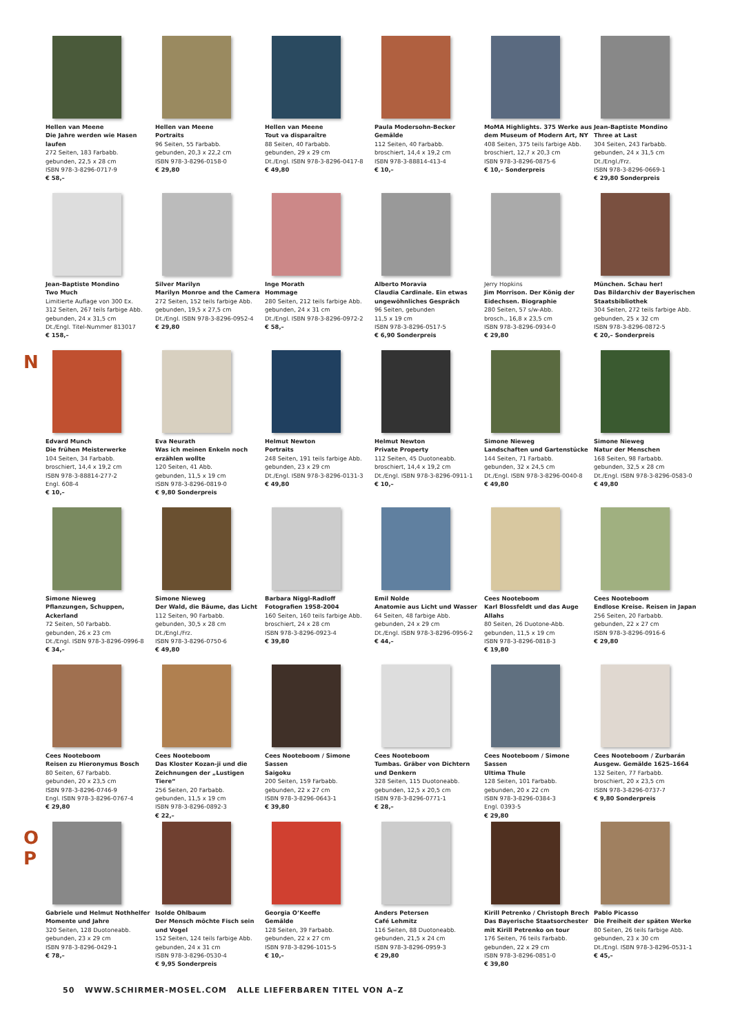N
O
P
Hellen van Meene
Die Jahre werden wie Hasen laufen
272 Seiten, 183 Farbabb.
gebunden, 22,5 x 28 cm
ISBN 978-3-8296-0717-9
€ 58,–
Hellen van Meene
Portraits
96 Seiten, 55 Farbabb.
gebunden, 20,3 x 22,2 cm
ISBN 978-3-8296-0158-0
€ 29,80
Hellen van Meene
Tout va disparaître
88 Seiten, 40 Farbabb.
gebunden, 29 x 29 cm
Dt./Engl. ISBN 978-3-8296-0417-8
€ 49,80
Paula Modersohn-Becker
Gemälde
112 Seiten, 40 Farbabb.
broschiert, 14,4 x 19,2 cm
ISBN 978-3-88814-413-4
€ 10,–
MoMA Highlights. 375 Werke aus dem Museum of Modern Art, NY
408 Seiten, 375 teils farbige Abb.
broschiert, 12,7 x 20,3 cm
ISBN 978-3-8296-0875-6
€ 10,– Sonderpreis
Jean-Baptiste Mondino
Three at Last
304 Seiten, 243 Farbabb.
gebunden, 24 x 31,5 cm
Dt./Engl./Frz.
ISBN 978-3-8296-0669-1
€ 29,80 Sonderpreis
Jean-Baptiste Mondino
Two Much
Limitierte Auflage von 300 Ex.
312 Seiten, 267 teils farbige Abb.
gebunden, 24 x 31,5 cm
Dt./Engl. Titel-Nummer 813017
€ 158,–
Silver Marilyn
Marilyn Monroe and the Camera
272 Seiten, 152 teils farbige Abb.
gebunden, 19,5 x 27,5 cm
Dt./Engl. ISBN 978-3-8296-0952-4
€ 29,80
Inge Morath
Hommage
280 Seiten, 212 teils farbige Abb.
gebunden, 24 x 31 cm
Dt./Engl. ISBN 978-3-8296-0972-2
€ 58,–
Alberto Moravia
Claudia Cardinale. Ein etwas ungewöhnliches Gespräch
96 Seiten, gebunden
11,5 x 19 cm
ISBN 978-3-8296-0517-5
€ 6,90 Sonderpreis
Jerry Hopkins
Jim Morrison. Der König der Eidechsen. Biographie
280 Seiten, 57 s/w-Abb.
brosch., 16,8 x 23,5 cm
ISBN 978-3-8296-0934-0
€ 29,80
München. Schau her!
Das Bildarchiv der Bayerischen Staatsbibliothek
304 Seiten, 272 teils farbige Abb.
gebunden, 25 x 32 cm
ISBN 978-3-8296-0872-5
€ 20,– Sonderpreis
Edvard Munch
Die frühen Meisterwerke
104 Seiten, 34 Farbabb.
broschiert, 14,4 x 19,2 cm
ISBN 978-3-88814-277-2
Engl. 608-4
€ 10,–
Eva Neurath
Was ich meinen Enkeln noch erzählen wollte
120 Seiten, 41 Abb.
gebunden, 11,5 x 19 cm
ISBN 978-3-8296-0819-0
€ 9,80 Sonderpreis
Helmut Newton
Portraits
248 Seiten, 191 teils farbige Abb.
gebunden, 23 x 29 cm
Dt./Engl. ISBN 978-3-8296-0131-3
€ 49,80
Helmut Newton
Private Property
112 Seiten, 45 Duotoneabb.
broschiert, 14,4 x 19,2 cm
Dt./Engl. ISBN 978-3-8296-0911-1
€ 10,–
Simone Nieweg
Landschaften und Gartenstücke
144 Seiten, 71 Farbabb.
gebunden, 32 x 24,5 cm
Dt./Engl. ISBN 978-3-8296-0040-8
€ 49,80
Simone Nieweg
Natur der Menschen
168 Seiten, 98 Farbabb.
gebunden, 32,5 x 28 cm
Dt./Engl. ISBN 978-3-8296-0583-0
€ 49,80
Simone Nieweg
Pflanzungen, Schuppen, Ackerland
72 Seiten, 50 Farbabb.
gebunden, 26 x 23 cm
Dt./Engl. ISBN 978-3-8296-0996-8
€ 34,–
Simone Nieweg
Der Wald, die Bäume, das Licht
112 Seiten, 90 Farbabb.
gebunden, 30,5 x 28 cm
Dt./Engl./Frz.
ISBN 978-3-8296-0750-6
€ 49,80
Barbara Niggl-Radloff
Fotografien 1958-2004
160 Seiten, 160 teils farbige Abb.
broschiert, 24 x 28 cm
ISBN 978-3-8296-0923-4
€ 39,80
Emil Nolde
Anatomie aus Licht und Wasser
64 Seiten, 48 farbige Abb.
gebunden, 24 x 29 cm
Dt./Engl. ISBN 978-3-8296-0956-2
€ 44,–
Cees Nooteboom
Karl Blossfeldt und das Auge Allahs
80 Seiten, 26 Duotone-Abb.
gebunden, 11,5 x 19 cm
ISBN 978-3-8296-0818-3
€ 19,80
Cees Nooteboom
Endlose Kreise. Reisen in Japan
256 Seiten, 20 Farbabb.
gebunden, 22 x 27 cm
ISBN 978-3-8296-0916-6
€ 29,80
Cees Nooteboom
Reisen zu Hieronymus Bosch
80 Seiten, 67 Farbabb.
gebunden, 20 x 23,5 cm
ISBN 978-3-8296-0746-9
Engl. ISBN 978-3-8296-0767-4
€ 29,80
Cees Nooteboom
Das Kloster Kozan-ji und die Zeichnungen der „Lustigen Tiere“
256 Seiten, 20 Farbabb.
gebunden, 11,5 x 19 cm
ISBN 978-3-8296-0892-3
€ 22,–
Cees Nooteboom / Simone Sassen
Saigoku
200 Seiten, 159 Farbabb.
gebunden, 22 x 27 cm
ISBN 978-3-8296-0643-1
€ 39,80
Cees Nooteboom
Tumbas. Gräber von Dichtern und Denkern
328 Seiten, 115 Duotoneabb.
gebunden, 12,5 x 20,5 cm
ISBN 978-3-8296-0771-1
€ 28,–
Cees Nooteboom / Simone Sassen
Ultima Thule
128 Seiten, 101 Farbabb.
gebunden, 20 x 22 cm
ISBN 978-3-8296-0384-3
Engl. 0393-5
€ 29,80
Cees Nooteboom / Zurbarán
Ausgew. Gemälde 1625–1664
132 Seiten, 77 Farbabb.
broschiert, 20 x 23,5 cm
ISBN 978-3-8296-0737-7
€ 9,80 Sonderpreis
Gabriele und Helmut Nothhelfer
Momente und Jahre
320 Seiten, 128 Duotoneabb.
gebunden, 23 x 29 cm
ISBN 978-3-8296-0429-1
€ 78,–
Isolde Ohlbaum
Der Mensch möchte Fisch sein und Vogel
152 Seiten, 124 teils farbige Abb.
gebunden, 24 x 31 cm
ISBN 978-3-8296-0530-4
€ 9,95 Sonderpreis
Georgia O’Keeffe
Gemälde
128 Seiten, 39 Farbabb.
gebunden, 22 x 27 cm
ISBN 978-3-8296-1015-5
€ 10,–
Anders Petersen
Café Lehmitz
116 Seiten, 88 Duotoneabb.
gebunden, 21,5 x 24 cm
ISBN 978-3-8296-0959-3
€ 29,80
Kirill Petrenko / Christoph Brech
Das Bayerische Staatsorchester mit Kirill Petrenko on tour
176 Seiten, 76 teils Farbabb.
gebunden, 22 x 29 cm
ISBN 978-3-8296-0851-0
€ 39,80
Pablo Picasso
Die Freiheit der späten Werke
80 Seiten, 26 teils farbige Abb.
gebunden, 23 x 30 cm
Dt./Engl. ISBN 978-3-8296-0531-1
€ 45,–
50 WWW.SCHIRMER-MOSEL.COM ALLE LIEFERBAREN TITEL VON A–Z